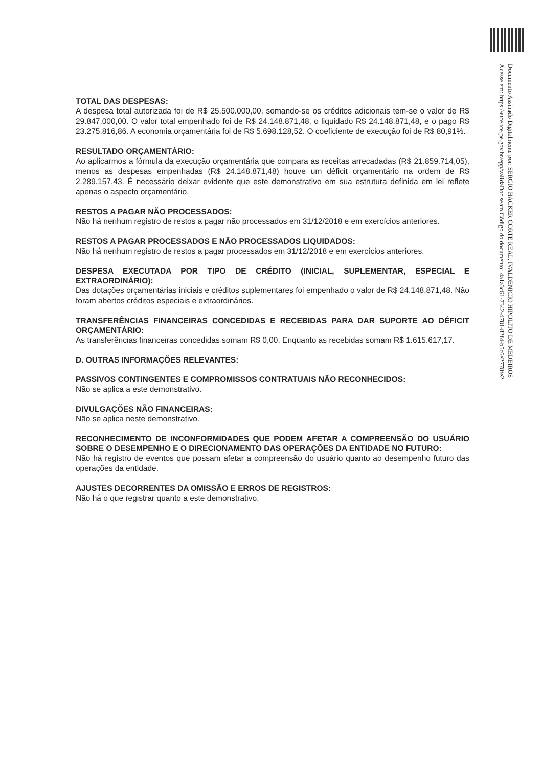Documento Assinado Digitalmente por: SERGIO HACKER CORTE REAL, IVALDENICIO HIPOLITO DE MEDEIROS
Acesse em: https://etce.tce.pe.gov.br/epp/validaDoc.seam Código do documento: 4a1a3c61-7342-4781-82f4-b5c6e2778fe2
TOTAL DAS DESPESAS:
A despesa total autorizada foi de R$ 25.500.000,00, somando-se os créditos adicionais tem-se o valor de R$ 29.847.000,00. O valor total empenhado foi de R$ 24.148.871,48, o liquidado R$ 24.148.871,48, e o pago R$ 23.275.816,86. A economia orçamentária foi de R$ 5.698.128,52. O coeficiente de execução foi de R$ 80,91%.
RESULTADO ORÇAMENTÁRIO:
Ao aplicarmos a fórmula da execução orçamentária que compara as receitas arrecadadas (R$ 21.859.714,05), menos as despesas empenhadas (R$ 24.148.871,48) houve um déficit orçamentário na ordem de R$ 2.289.157,43. É necessário deixar evidente que este demonstrativo em sua estrutura definida em lei reflete apenas o aspecto orçamentário.
RESTOS A PAGAR NÃO PROCESSADOS:
Não há nenhum registro de restos a pagar não processados em 31/12/2018 e em exercícios anteriores.
RESTOS A PAGAR PROCESSADOS E NÃO PROCESSADOS LIQUIDADOS:
Não há nenhum registro de restos a pagar processados em 31/12/2018 e em exercícios anteriores.
DESPESA EXECUTADA POR TIPO DE CRÉDITO (INICIAL, SUPLEMENTAR, ESPECIAL E EXTRAORDINÁRIO):
Das dotações orçamentárias iniciais e créditos suplementares foi empenhado o valor de R$ 24.148.871,48. Não foram abertos créditos especiais e extraordinários.
TRANSFERÊNCIAS FINANCEIRAS CONCEDIDAS E RECEBIDAS PARA DAR SUPORTE AO DÉFICIT ORÇAMENTÁRIO:
As transferências financeiras concedidas somam R$ 0,00. Enquanto as recebidas somam R$ 1.615.617,17.
D. OUTRAS INFORMAÇÕES RELEVANTES:
PASSIVOS CONTINGENTES E COMPROMISSOS CONTRATUAIS NÃO RECONHECIDOS:
Não se aplica a este demonstrativo.
DIVULGAÇÕES NÃO FINANCEIRAS:
Não se aplica neste demonstrativo.
RECONHECIMENTO DE INCONFORMIDADES QUE PODEM AFETAR A COMPREENSÃO DO USUÁRIO SOBRE O DESEMPENHO E O DIRECIONAMENTO DAS OPERAÇÕES DA ENTIDADE NO FUTURO:
Não há registro de eventos que possam afetar a compreensão do usuário quanto ao desempenho futuro das operações da entidade.
AJUSTES DECORRENTES DA OMISSÃO E ERROS DE REGISTROS:
Não há o que registrar quanto a este demonstrativo.